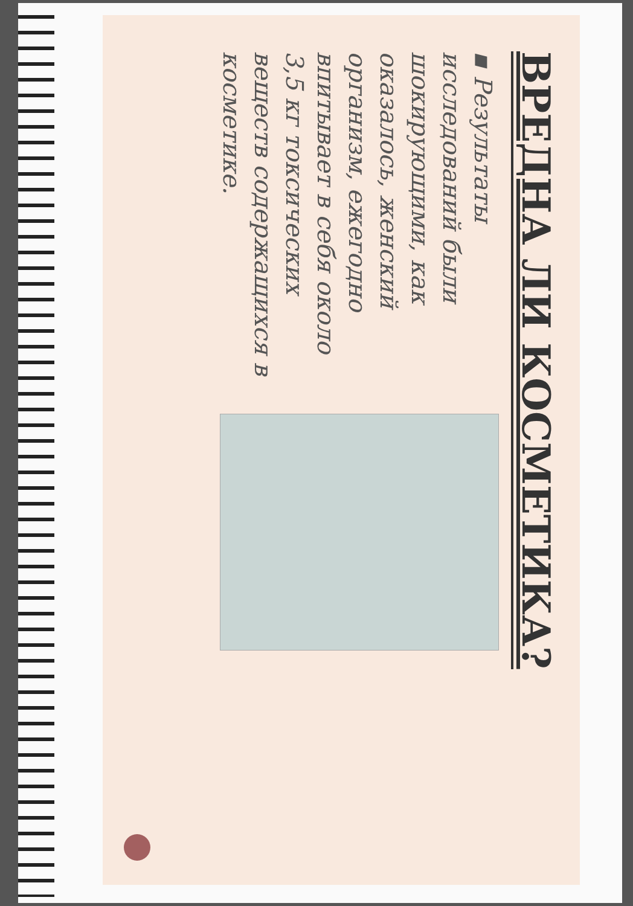ВРЕДНА ЛИ КОСМЕТИКА?
▪ Результаты исследований были шокирующими, как оказалось, женский организм, ежегодно впитывает в себя около 3,5 кг токсических веществ содержащихся в косметике.